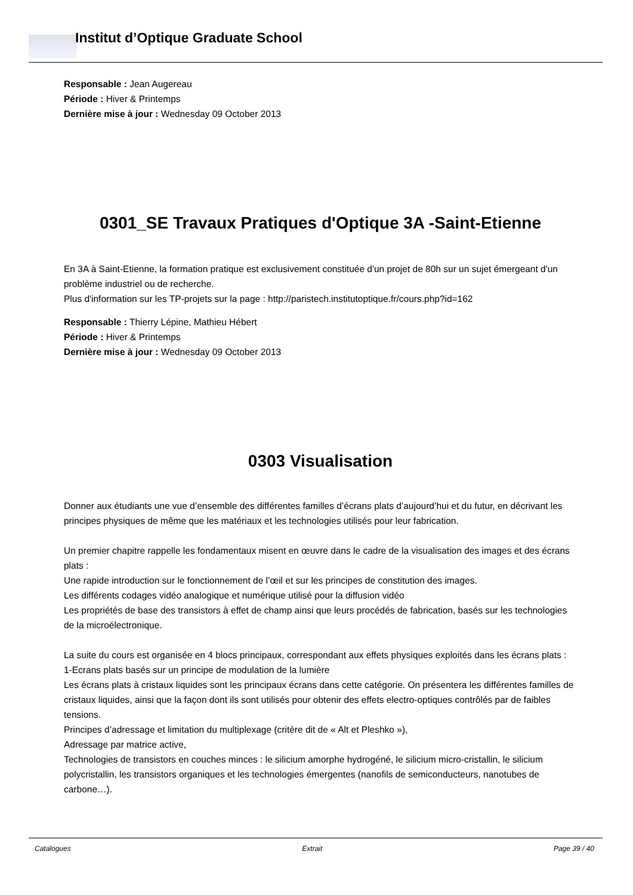Institut d’Optique Graduate School
Responsable : Jean Augereau
Période : Hiver & Printemps
Dernière mise à jour : Wednesday 09 October 2013
0301_SE Travaux Pratiques d'Optique 3A -Saint-Etienne
En 3A à Saint-Etienne, la formation pratique est exclusivement constituée d'un projet de 80h sur un sujet émergeant d'un problème industriel ou de recherche.
Plus d'information sur les TP-projets sur la page : http://paristech.institutoptique.fr/cours.php?id=162
Responsable : Thierry Lépine, Mathieu Hébert
Période : Hiver & Printemps
Dernière mise à jour : Wednesday 09 October 2013
0303 Visualisation
Donner aux étudiants une vue d’ensemble des différentes familles d’écrans plats d’aujourd’hui et du futur, en décrivant les principes physiques de même que les matériaux et les technologies utilisés pour leur fabrication.
Un premier chapitre rappelle les fondamentaux misent en œuvre dans le cadre de la visualisation des images et des écrans plats :
Une rapide introduction sur le fonctionnement de l’œil et sur les principes de constitution des images.
Les différents codages vidéo analogique et numérique utilisé pour la diffusion vidéo
Les propriétés de base des transistors à effet de champ ainsi que leurs procédés de fabrication, basés sur les technologies de la microélectronique.
La suite du cours est organisée en 4 blocs principaux, correspondant aux effets physiques exploités dans les écrans plats :
1-Ecrans plats basés sur un principe de modulation de la lumière
Les écrans plats à cristaux liquides sont les principaux écrans dans cette catégorie. On présentera les différentes familles de cristaux liquides, ainsi que la façon dont ils sont utilisés pour obtenir des effets electro-optiques contrôlés par de faibles tensions.
Principes d’adressage et limitation du multiplexage (critère dit de « Alt et Pleshko »),
Adressage par matrice active,
Technologies de transistors en couches minces : le silicium amorphe hydrogéné, le silicium micro-cristallin, le silicium polycristallin, les transistors organiques et les technologies émergentes (nanofils de semiconducteurs, nanotubes de carbone…).
Catalogues Extrait Page 39 / 40